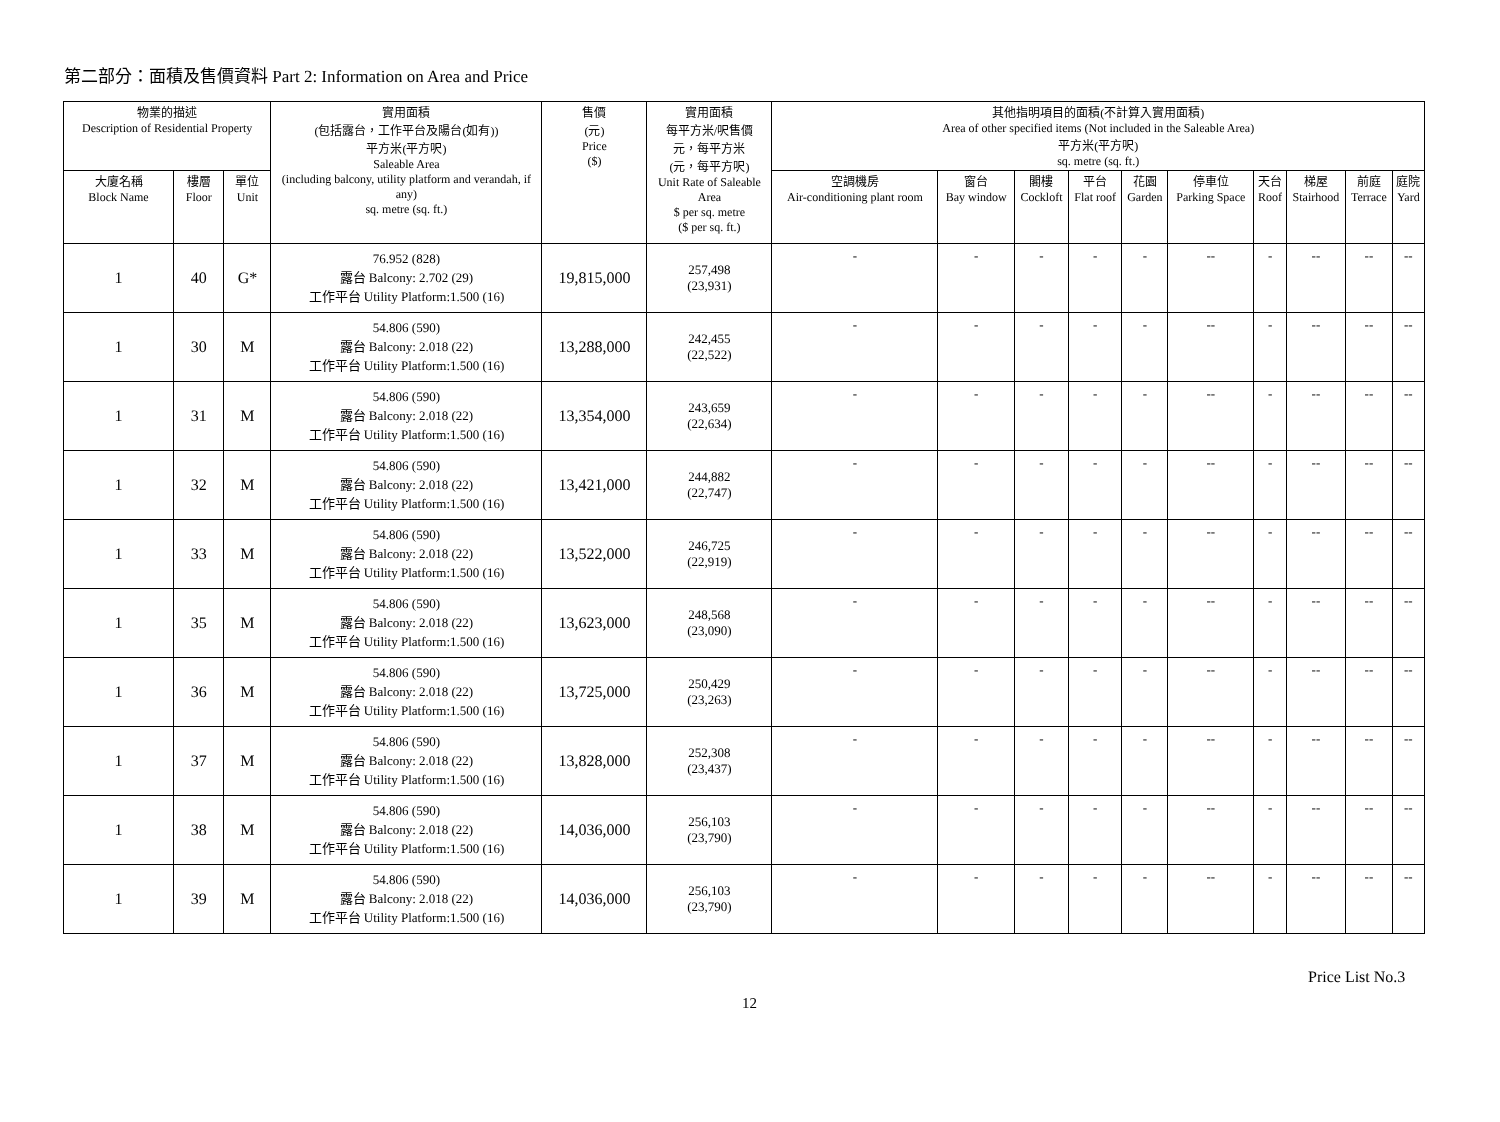第二部分：面積及售價資料 Part 2: Information on Area and Price
| 物業的描述 Description of Residential Property | | | 實用面積 (包括露台，工作平台及陽台(如有)) 平方米(平方呎) Saleable Area (including balcony, utility platform and verandah, if any) sq. metre (sq. ft.) | 售價 (元) Price ($) | 實用面積 每平方米/呎售價 元，每平方米 (元，每平方呎) Unit Rate of Saleable Area $ per sq. metre ($ per sq. ft.) | 其他指明項目的面積(不計算入實用面積) Area of other specified items (Not included in the Saleable Area) 平方米(平方呎) sq. metre (sq. ft.) | | | | | | | | | |
| --- | --- | --- | --- | --- | --- | --- | --- | --- | --- | --- | --- | --- | --- | --- | --- |
| 大廈名稱 Block Name | 樓層 Floor | 單位 Unit | | | | 空調機房 Air-conditioning plant room | 窗台 Bay window | 閣樓 Cockloft | 平台 Flat roof | 花園 Garden | 停車位 Parking Space | 天台 Roof | 梯屋 Stairhood | 前庭 Terrace | 庭院 Yard |
| 1 | 40 | G* | 76.952 (828) 露台 Balcony: 2.702 (29) 工作平台 Utility Platform:1.500 (16) | 19,815,000 | 257,498 (23,931) | - | - | - | - | - | -- | - | -- | -- | -- |
| 1 | 30 | M | 54.806 (590) 露台 Balcony: 2.018 (22) 工作平台 Utility Platform:1.500 (16) | 13,288,000 | 242,455 (22,522) | - | - | - | - | - | -- | - | -- | -- | -- |
| 1 | 31 | M | 54.806 (590) 露台 Balcony: 2.018 (22) 工作平台 Utility Platform:1.500 (16) | 13,354,000 | 243,659 (22,634) | - | - | - | - | - | -- | - | -- | -- | -- |
| 1 | 32 | M | 54.806 (590) 露台 Balcony: 2.018 (22) 工作平台 Utility Platform:1.500 (16) | 13,421,000 | 244,882 (22,747) | - | - | - | - | - | -- | - | -- | -- | -- |
| 1 | 33 | M | 54.806 (590) 露台 Balcony: 2.018 (22) 工作平台 Utility Platform:1.500 (16) | 13,522,000 | 246,725 (22,919) | - | - | - | - | - | -- | - | -- | -- | -- |
| 1 | 35 | M | 54.806 (590) 露台 Balcony: 2.018 (22) 工作平台 Utility Platform:1.500 (16) | 13,623,000 | 248,568 (23,090) | - | - | - | - | - | -- | - | -- | -- | -- |
| 1 | 36 | M | 54.806 (590) 露台 Balcony: 2.018 (22) 工作平台 Utility Platform:1.500 (16) | 13,725,000 | 250,429 (23,263) | - | - | - | - | - | -- | - | -- | -- | -- |
| 1 | 37 | M | 54.806 (590) 露台 Balcony: 2.018 (22) 工作平台 Utility Platform:1.500 (16) | 13,828,000 | 252,308 (23,437) | - | - | - | - | - | -- | - | -- | -- | -- |
| 1 | 38 | M | 54.806 (590) 露台 Balcony: 2.018 (22) 工作平台 Utility Platform:1.500 (16) | 14,036,000 | 256,103 (23,790) | - | - | - | - | - | -- | - | -- | -- | -- |
| 1 | 39 | M | 54.806 (590) 露台 Balcony: 2.018 (22) 工作平台 Utility Platform:1.500 (16) | 14,036,000 | 256,103 (23,790) | - | - | - | - | - | -- | - | -- | -- | -- |
Price List No.3
12